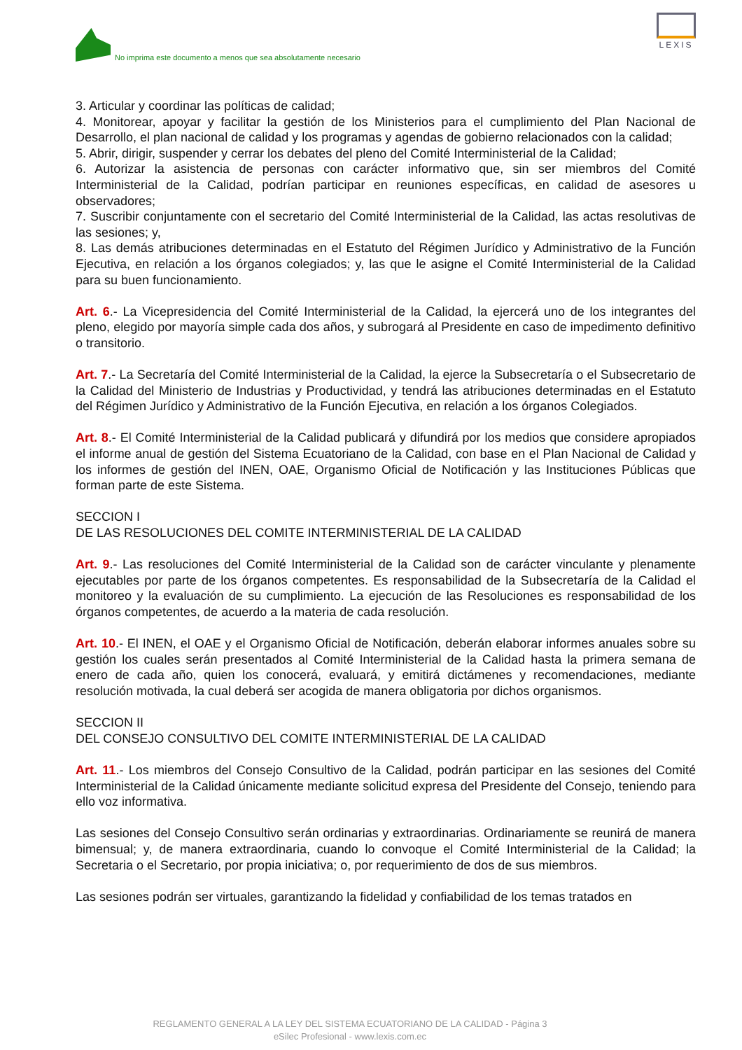No imprima este documento a menos que sea absolutamente necesario
LEXIS
3. Articular y coordinar las políticas de calidad;
4. Monitorear, apoyar y facilitar la gestión de los Ministerios para el cumplimiento del Plan Nacional de Desarrollo, el plan nacional de calidad y los programas y agendas de gobierno relacionados con la calidad;
5. Abrir, dirigir, suspender y cerrar los debates del pleno del Comité Interministerial de la Calidad;
6. Autorizar la asistencia de personas con carácter informativo que, sin ser miembros del Comité Interministerial de la Calidad, podrían participar en reuniones específicas, en calidad de asesores u observadores;
7. Suscribir conjuntamente con el secretario del Comité Interministerial de la Calidad, las actas resolutivas de las sesiones; y,
8. Las demás atribuciones determinadas en el Estatuto del Régimen Jurídico y Administrativo de la Función Ejecutiva, en relación a los órganos colegiados; y, las que le asigne el Comité Interministerial de la Calidad para su buen funcionamiento.
Art. 6.- La Vicepresidencia del Comité Interministerial de la Calidad, la ejercerá uno de los integrantes del pleno, elegido por mayoría simple cada dos años, y subrogará al Presidente en caso de impedimento definitivo o transitorio.
Art. 7.- La Secretaría del Comité Interministerial de la Calidad, la ejerce la Subsecretaría o el Subsecretario de la Calidad del Ministerio de Industrias y Productividad, y tendrá las atribuciones determinadas en el Estatuto del Régimen Jurídico y Administrativo de la Función Ejecutiva, en relación a los órganos Colegiados.
Art. 8.- El Comité Interministerial de la Calidad publicará y difundirá por los medios que considere apropiados el informe anual de gestión del Sistema Ecuatoriano de la Calidad, con base en el Plan Nacional de Calidad y los informes de gestión del INEN, OAE, Organismo Oficial de Notificación y las Instituciones Públicas que forman parte de este Sistema.
SECCION I
DE LAS RESOLUCIONES DEL COMITE INTERMINISTERIAL DE LA CALIDAD
Art. 9.- Las resoluciones del Comité Interministerial de la Calidad son de carácter vinculante y plenamente ejecutables por parte de los órganos competentes. Es responsabilidad de la Subsecretaría de la Calidad el monitoreo y la evaluación de su cumplimiento. La ejecución de las Resoluciones es responsabilidad de los órganos competentes, de acuerdo a la materia de cada resolución.
Art. 10.- El INEN, el OAE y el Organismo Oficial de Notificación, deberán elaborar informes anuales sobre su gestión los cuales serán presentados al Comité Interministerial de la Calidad hasta la primera semana de enero de cada año, quien los conocerá, evaluará, y emitirá dictámenes y recomendaciones, mediante resolución motivada, la cual deberá ser acogida de manera obligatoria por dichos organismos.
SECCION II
DEL CONSEJO CONSULTIVO DEL COMITE INTERMINISTERIAL DE LA CALIDAD
Art. 11.- Los miembros del Consejo Consultivo de la Calidad, podrán participar en las sesiones del Comité Interministerial de la Calidad únicamente mediante solicitud expresa del Presidente del Consejo, teniendo para ello voz informativa.
Las sesiones del Consejo Consultivo serán ordinarias y extraordinarias. Ordinariamente se reunirá de manera bimensual; y, de manera extraordinaria, cuando lo convoque el Comité Interministerial de la Calidad; la Secretaria o el Secretario, por propia iniciativa; o, por requerimiento de dos de sus miembros.
Las sesiones podrán ser virtuales, garantizando la fidelidad y confiabilidad de los temas tratados en
REGLAMENTO GENERAL A LA LEY DEL SISTEMA ECUATORIANO DE LA CALIDAD - Página 3
eSilec Profesional - www.lexis.com.ec